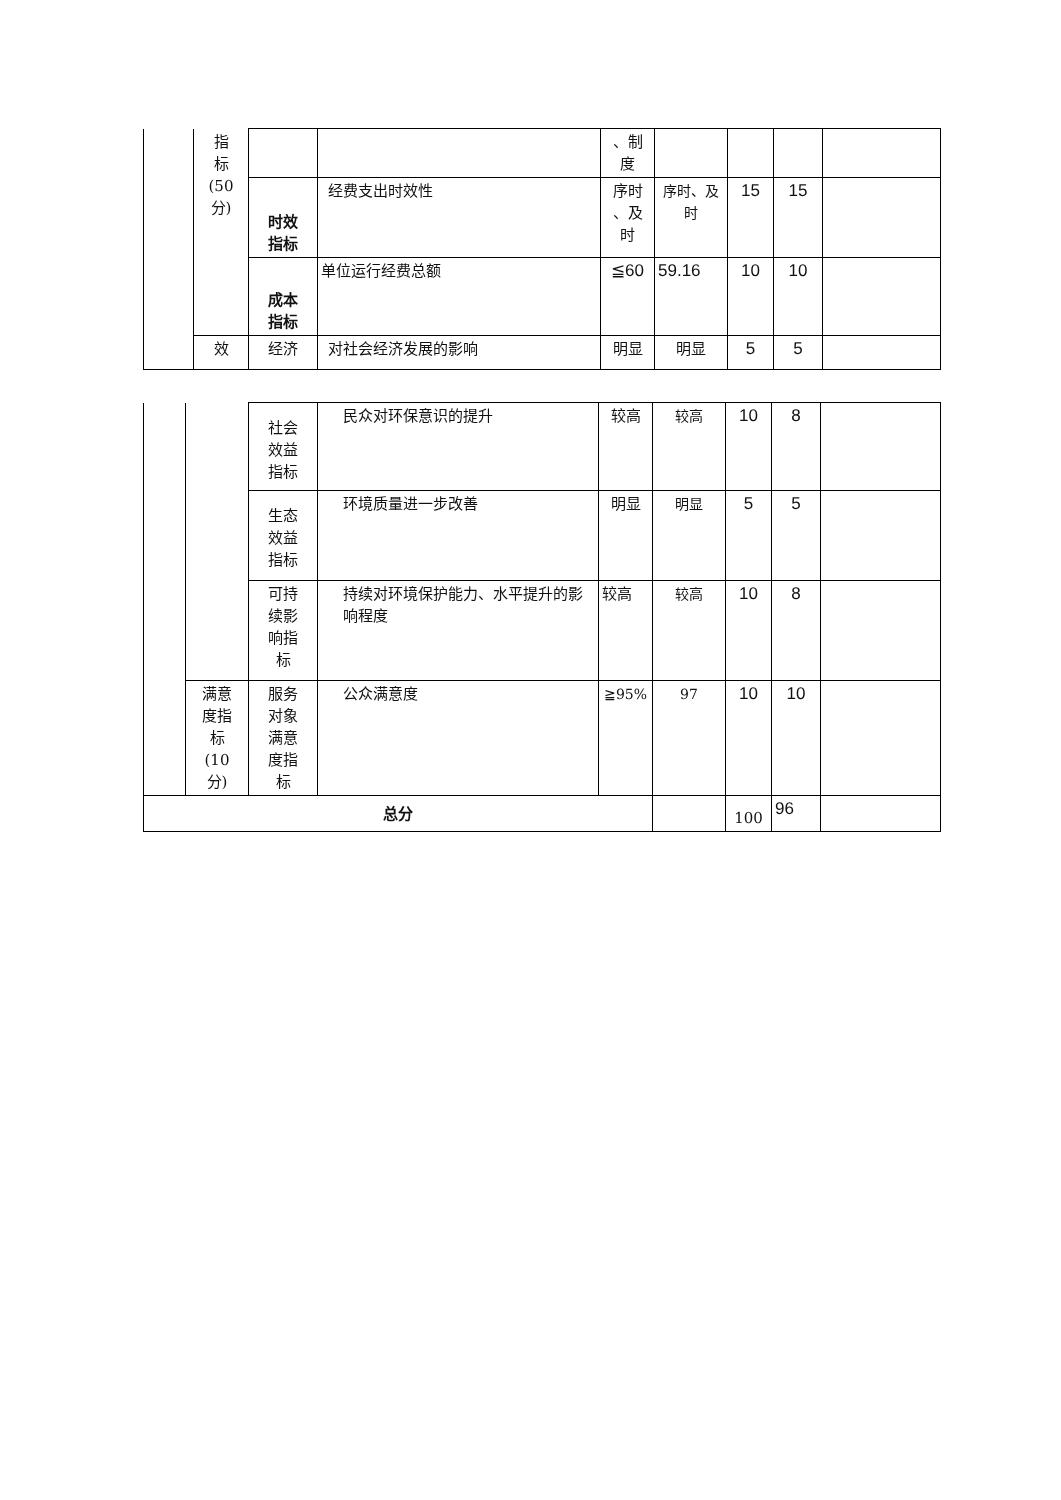| | 指 标 (50 分) | | | 、制 度 | | | | |
| | | 时效 指标 | 经费支出时效性 | 序时 、及 时 | 序时、及 时 | 15 | 15 | |
| | | 成本 指标 | 单位运行经费总额 | ≦60 | 59.16 | 10 | 10 | |
| | 效 | 经济 | 对社会经济发展的影响 | 明显 | 明显 | 5 | 5 | |
| | | 社会 效益 指标 | 民众对环保意识的提升 | 较高 | 较高 | 10 | 8 | |
| | | 生态 效益 指标 | 环境质量进一步改善 | 明显 | 明显 | 5 | 5 | |
| | | 可持 续影 响指 标 | 持续对环境保护能力、水平提升的影响程度 | 较高 | 较高 | 10 | 8 | |
| | 满意 度指 标 (10 分) | 服务 对象 满意 度指 标 | 公众满意度 | ≧95% | 97 | 10 | 10 | |
| 总分 | | | | | | 100 | 96 | |